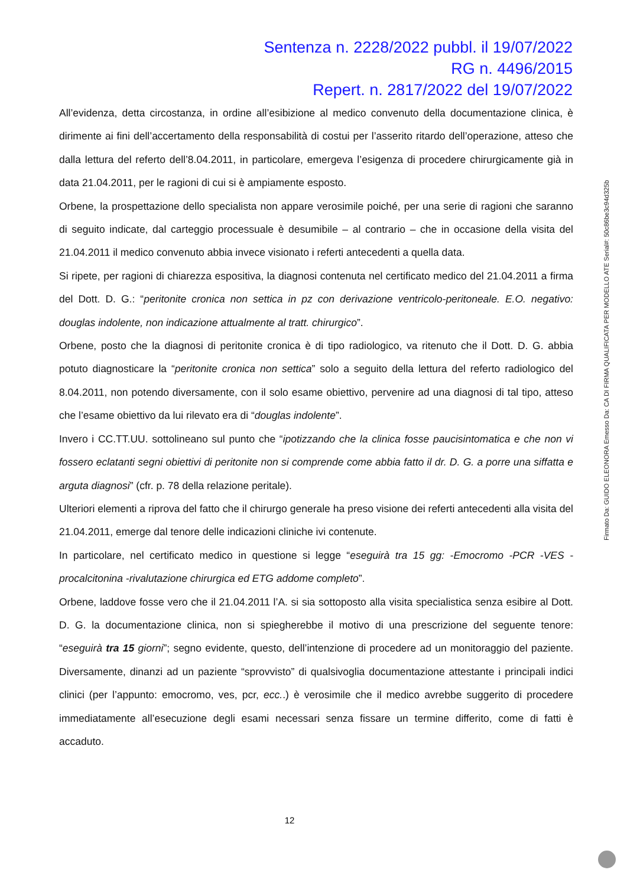Sentenza n. 2228/2022 pubbl. il 19/07/2022
RG n. 4496/2015
Repert. n. 2817/2022 del 19/07/2022
All’evidenza, detta circostanza, in ordine all’esibizione al medico convenuto della documentazione clinica, è dirimente ai fini dell’accertamento della responsabilità di costui per l’asserito ritardo dell’operazione, atteso che dalla lettura del referto dell’8.04.2011, in particolare, emergeva l’esigenza di procedere chirurgicamente già in data 21.04.2011, per le ragioni di cui si è ampiamente esposto.
Orbene, la prospettazione dello specialista non appare verosimile poiché, per una serie di ragioni che saranno di seguito indicate, dal carteggio processuale è desumibile – al contrario – che in occasione della visita del 21.04.2011 il medico convenuto abbia invece visionato i referti antecedenti a quella data.
Si ripete, per ragioni di chiarezza espositiva, la diagnosi contenuta nel certificato medico del 21.04.2011 a firma del Dott. D. G.: “peritonite cronica non settica in pz con derivazione ventricolo-peritoneale. E.O. negativo: douglas indolente, non indicazione attualmente al tratt. chirurgico”.
Orbene, posto che la diagnosi di peritonite cronica è di tipo radiologico, va ritenuto che il Dott. D. G. abbia potuto diagnosticare la “peritonite cronica non settica” solo a seguito della lettura del referto radiologico del 8.04.2011, non potendo diversamente, con il solo esame obiettivo, pervenire ad una diagnosi di tal tipo, atteso che l’esame obiettivo da lui rilevato era di “douglas indolente”.
Invero i CC.TT.UU. sottolineano sul punto che “ipotizzando che la clinica fosse paucisintomatica e che non vi fossero eclatanti segni obiettivi di peritonite non si comprende come abbia fatto il dr. D. G. a porre una siffatta e arguta diagnosi” (cfr. p. 78 della relazione peritale).
Ulteriori elementi a riprova del fatto che il chirurgo generale ha preso visione dei referti antecedenti alla visita del 21.04.2011, emerge dal tenore delle indicazioni cliniche ivi contenute.
In particolare, nel certificato medico in questione si legge “eseguirà tra 15 gg: -Emocromo -PCR -VES -procalcitonina -rivalutazione chirurgica ed ETG addome completo”.
Orbene, laddove fosse vero che il 21.04.2011 l’A. si sia sottoposto alla visita specialistica senza esibire al Dott. D. G. la documentazione clinica, non si spiegherebbe il motivo di una prescrizione del seguente tenore: “eseguirà tra 15 giorni”; segno evidente, questo, dell’intenzione di procedere ad un monitoraggio del paziente. Diversamente, dinanzi ad un paziente “sprovvisto” di qualsivoglia documentazione attestante i principali indici clinici (per l’appunto: emocromo, ves, pcr, ecc..) è verosimile che il medico avrebbe suggerito di procedere immediatamente all’esecuzione degli esami necessari senza fissare un termine differito, come di fatti è accaduto.
12
Firmato Da: GUIDO ELEONORA Emesso Da: CA DI FIRMA QUALIFICATA PER MODELLO ATE Serial#: 50c86be3c94d325b